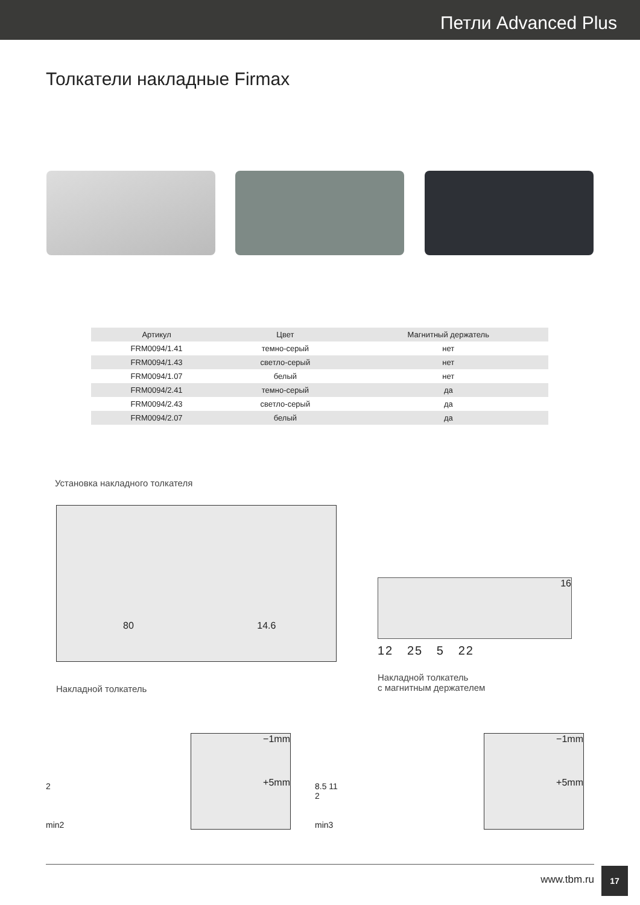Петли Advanced Plus
Толкатели накладные Firmax
| Артикул | Цвет | Магнитный держатель |
| --- | --- | --- |
| FRM0094/1.41 | темно-серый | нет |
| FRM0094/1.43 | светло-серый | нет |
| FRM0094/1.07 | белый | нет |
| FRM0094/2.41 | темно-серый | да |
| FRM0094/2.43 | светло-серый | да |
| FRM0094/2.07 | белый | да |
Установка накладного толкателя
80 14.6
Накладной толкатель
16
12 25 5 22
Накладной толкатель
с магнитным держателем
2
min2
−1mm
+5mm
8.5 11
2
min3
−1mm
+5mm
www.tbm.ru
17